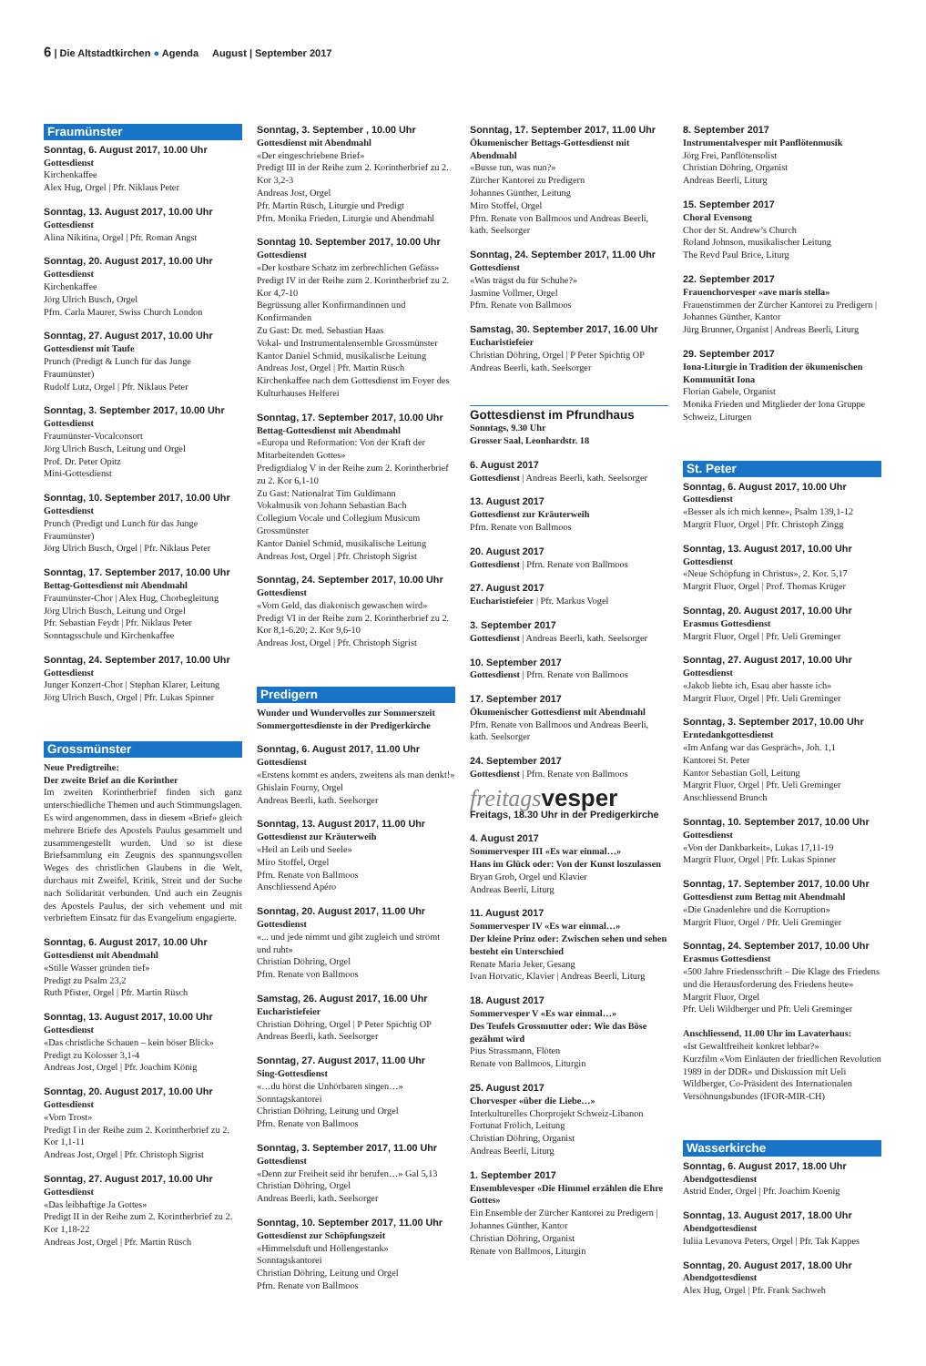6 | Die Altstadtkirchen ● Agenda August | September 2017
Fraumünster
Sonntag, 6. August 2017, 10.00 Uhr
Gottesdienst
Kirchenkaffee
Alex Hug, Orgel | Pfr. Niklaus Peter
Sonntag, 13. August 2017, 10.00 Uhr
Gottesdienst
Alina Nikitina, Orgel | Pfr. Roman Angst
Sonntag, 20. August 2017, 10.00 Uhr
Gottesdienst
Kirchenkaffee
Jörg Ulrich Busch, Orgel
Pfrn. Carla Maurer, Swiss Church London
Sonntag, 27. August 2017, 10.00 Uhr
Gottesdienst mit Taufe
Prunch (Predigt & Lunch für das Junge Fraumünster)
Rudolf Lutz, Orgel | Pfr. Niklaus Peter
Sonntag, 3. September 2017, 10.00 Uhr
Gottesdienst
Fraumünster-Vocalconsort
Jörg Ulrich Busch, Leitung und Orgel
Prof. Dr. Peter Opitz
Mini-Gottesdienst
Sonntag, 10. September 2017, 10.00 Uhr
Gottesdienst
Prunch (Predigt und Lunch für das Junge Fraumünster)
Jörg Ulrich Busch, Orgel | Pfr. Niklaus Peter
Sonntag, 17. September 2017, 10.00 Uhr
Bettag-Gottesdienst mit Abendmahl
Fraumünster-Chor | Alex Hug, Chorbegleitung
Jörg Ulrich Busch, Leitung und Orgel
Pfr. Sebastian Feydt | Pfr. Niklaus Peter
Sonntagsschule und Kirchenkaffee
Sonntag, 24. September 2017, 10.00 Uhr
Gottesdienst
Junger Konzert-Chor | Stephan Klarer, Leitung
Jörg Ulrich Busch, Orgel | Pfr. Lukas Spinner
Grossmünster
Neue Predigtreihe:
Der zweite Brief an die Korinther
Im zweiten Korintherbrief finden sich ganz unterschiedliche Themen und auch Stimmungslagen. Es wird angenommen, dass in diesem «Brief» gleich mehrere Briefe des Apostels Paulus gesammelt und zusammengestellt wurden. Und so ist diese Briefsammlung ein Zeugnis des spannungsvollen Weges des christlichen Glaubens in die Welt, durchaus mit Zweifel, Kritik, Streit und der Suche nach Solidarität verbunden. Und auch ein Zeugnis des Apostels Paulus, der sich vehement und mit verbrieftem Einsatz für das Evangelium engagierte.
Sonntag, 6. August 2017, 10.00 Uhr
Gottesdienst mit Abendmahl
«Stille Wasser gründen tief»
Predigt zu Psalm 23,2
Ruth Pfister, Orgel | Pfr. Martin Rüsch
Sonntag, 13. August 2017, 10.00 Uhr
Gottesdienst
«Das christliche Schauen – kein böser Blick»
Predigt zu Kolosser 3,1-4
Andreas Jost, Orgel | Pfr. Joachim König
Sonntag, 20. August 2017, 10.00 Uhr
Gottesdienst
«Vom Trost»
Predigt I in der Reihe zum 2. Korintherbrief zu 2. Kor 1,1-11
Andreas Jost, Orgel | Pfr. Christoph Sigrist
Sonntag, 27. August 2017, 10.00 Uhr
Gottesdienst
«Das leibhaftige Ja Gottes»
Predigt II in der Reihe zum 2. Korintherbrief zu 2. Kor 1,18-22
Andreas Jost, Orgel | Pfr. Martin Rüsch
Sonntag, 3. September , 10.00 Uhr
Gottesdienst mit Abendmahl
«Der eingeschriebene Brief»
Predigt III in der Reihe zum 2. Korintherbrief zu 2. Kor 3,2-3
Andreas Jost, Orgel
Pfr. Martin Rüsch, Liturgie und Predigt
Pfrn. Monika Frieden, Liturgie und Abendmahl
Sonntag 10. September 2017, 10.00 Uhr
Gottesdienst
«Der kostbare Schatz im zerbrechlichen Gefäss»
Predigt IV in der Reihe zum 2. Korintherbrief zu 2. Kor 4,7-10
Begrüssung aller Konfirmandinnen und Konfirmanden
Zu Gast: Dr. med. Sebastian Haas
Vokal- und Instrumentalensemble Grossmünster
Kantor Daniel Schmid, musikalische Leitung
Andreas Jost, Orgel | Pfr. Martin Rüsch
Kirchenkaffee nach dem Gottesdienst im Foyer des Kulturhauses Helferei
Sonntag, 17. September 2017, 10.00 Uhr
Bettag-Gottesdienst mit Abendmahl
«Europa und Reformation: Von der Kraft der Mitarbeitenden Gottes»
Predigtdialog V in der Reihe zum 2. Korintherbrief zu 2. Kor 6,1-10
Zu Gast: Nationalrat Tim Guldimann
Vokalmusik von Johann Sebastian Bach
Collegium Vocale und Collegium Musicum Grossmünster
Kantor Daniel Schmid, musikalische Leitung
Andreas Jost, Orgel | Pfr. Christoph Sigrist
Sonntag, 24. September 2017, 10.00 Uhr
Gottesdienst
«Vom Geld, das diakonisch gewaschen wird»
Predigt VI in der Reihe zum 2. Korintherbrief zu 2. Kor 8,1-6.20; 2. Kor 9,6-10
Andreas Jost, Orgel | Pfr. Christoph Sigrist
Predigern
Wunder und Wundervolles zur Sommerszeit
Sommergottesdienste in der Predigerkirche
Sonntag, 6. August 2017, 11.00 Uhr
Gottesdienst
«Erstens kommt es anders, zweitens als man denkt!»
Ghislain Fourny, Orgel
Andreas Beerli, kath. Seelsorger
Sonntag, 13. August 2017, 11.00 Uhr
Gottesdienst zur Kräuterweih
«Heil an Leib und Seele»
Miro Stoffel, Orgel
Pfrn. Renate von Ballmoos
Anschliessend Apéro
Sonntag, 20. August 2017, 11.00 Uhr
Gottesdienst
«... und jede nimmt und gibt zugleich und strömt und ruht»
Christian Döhring, Orgel
Pfrn. Renate von Ballmoos
Samstag, 26. August 2017, 16.00 Uhr
Eucharistiefeier
Christian Döhring, Orgel | P Peter Spichtig OP
Andreas Beerli, kath. Seelsorger
Sonntag, 27. August 2017, 11.00 Uhr
Sing-Gottesdienst
«…du hörst die Unhörbaren singen…»
Sonntagskantorei
Christian Döhring, Leitung und Orgel
Pfrn. Renate von Ballmoos
Sonntag, 3. September 2017, 11.00 Uhr
Gottesdienst
«Denn zur Freiheit seid ihr berufen…» Gal 5,13
Christian Döhring, Orgel
Andreas Beerli, kath. Seelsorger
Sonntag, 10. September 2017, 11.00 Uhr
Gottesdienst zur Schöpfungszeit
«Himmelsduft und Höllengestank»
Sonntagskantorei
Christian Döhring, Leitung und Orgel
Pfrn. Renate von Ballmoos
Sonntag, 17. September 2017, 11.00 Uhr
Ökumenischer Bettags-Gottesdienst mit Abendmahl
«Busse tun, was nun?»
Zürcher Kantorei zu Predigern
Johannes Günther, Leitung
Miro Stoffel, Orgel
Pfrn. Renate von Ballmoos und Andreas Beerli, kath. Seelsorger
Sonntag, 24. September 2017, 11.00 Uhr
Gottesdienst
«Was trägst du für Schuhe?»
Jasmine Vollmer, Orgel
Pfrn. Renate von Ballmoos
Samstag, 30. September 2017, 16.00 Uhr
Eucharistiefeier
Christian Döhring, Orgel | P Peter Spichtig OP
Andreas Beerli, kath. Seelsorger
Gottesdienst im Pfrundhaus
Sonntags, 9.30 Uhr
Grosser Saal, Leonhardstr. 18
6. August 2017
Gottesdienst | Andreas Beerli, kath. Seelsorger
13. August 2017
Gottesdienst zur Kräuterweih
Pfrn. Renate von Ballmoos
20. August 2017
Gottesdienst | Pfrn. Renate von Ballmoos
27. August 2017
Eucharistiefeier | Pfr. Markus Vogel
3. September 2017
Gottesdienst | Andreas Beerli, kath. Seelsorger
10. September 2017
Gottesdienst | Pfrn. Renate von Ballmoos
17. September 2017
Ökumenischer Gottesdienst mit Abendmahl
Pfrn. Renate von Ballmoos und Andreas Beerli, kath. Seelsorger
24. September 2017
Gottesdienst | Pfrn. Renate von Ballmoos
freitagsvesper
Freitags, 18.30 Uhr in der Predigerkirche
4. August 2017
Sommervesper III «Es war einmal…»
Hans im Glück oder: Von der Kunst loszulassen
Bryan Grob, Orgel und Klavier
Andreas Beerli, Liturg
11. August 2017
Sommervesper IV «Es war einmal…»
Der kleine Prinz oder: Zwischen sehen und sehen besteht ein Unterschied
Renate Maria Jeker, Gesang
Ivan Horvatic, Klavier | Andreas Beerli, Liturg
18. August 2017
Sommervesper V «Es war einmal…»
Des Teufels Grossmutter oder: Wie das Böse gezähmt wird
Pius Strassmann, Flöten
Renate von Ballmoos, Liturgin
25. August 2017
Chorvesper «über die Liebe…»
Interkulturelles Chorprojekt Schweiz-Libanon
Fortunat Frölich, Leitung
Christian Döhring, Organist
Andreas Beerli, Liturg
1. September 2017
Ensemblevesper «Die Himmel erzählen die Ehre Gottes»
Ein Ensemble der Zürcher Kantorei zu Predigern | Johannes Günther, Kantor
Christian Döhring, Organist
Renate von Ballmoos, Liturgin
8. September 2017
Instrumentalvesper mit Panflötenmusik
Jörg Frei, Panflötensolist
Christian Döhring, Organist
Andreas Beerli, Liturg
15. September 2017
Choral Evensong
Chor der St. Andrew’s Church
Roland Johnson, musikalischer Leitung
The Revd Paul Brice, Liturg
22. September 2017
Frauenchorvesper «ave maris stella»
Frauenstimmen der Zürcher Kantorei zu Predigern | Johannes Günther, Kantor
Jürg Brunner, Organist | Andreas Beerli, Liturg
29. September 2017
Iona-Liturgie in Tradition der ökumenischen Kommunität Iona
Florian Gabele, Organist
Monika Frieden und Mitglieder der Iona Gruppe Schweiz, Liturgen
St. Peter
Sonntag, 6. August 2017, 10.00 Uhr
Gottesdienst
«Besser als ich mich kenne», Psalm 139,1-12
Margrit Fluor, Orgel | Pfr. Christoph Zingg
Sonntag, 13. August 2017, 10.00 Uhr
Gottesdienst
«Neue Schöpfung in Christus», 2. Kor. 5,17
Margrit Fluor, Orgel | Prof. Thomas Krüger
Sonntag, 20. August 2017, 10.00 Uhr
Erasmus Gottesdienst
Margrit Fluor, Orgel | Pfr. Ueli Greminger
Sonntag, 27. August 2017, 10.00 Uhr
Gottesdienst
«Jakob liebte ich, Esau aber hasste ich»
Margrit Fluor, Orgel | Pfr. Ueli Greminger
Sonntag, 3. September 2017, 10.00 Uhr
Erntedankgottesdienst
«Im Anfang war das Gespräch», Joh. 1,1
Kantorei St. Peter
Kantor Sebastian Goll, Leitung
Margrit Fluor, Orgel | Pfr. Ueli Greminger
Anschliessend Brunch
Sonntag, 10. September 2017, 10.00 Uhr
Gottesdienst
«Von der Dankbarkeit», Lukas 17,11-19
Margrit Fluor, Orgel | Pfr. Lukas Spinner
Sonntag, 17. September 2017, 10.00 Uhr
Gottesdienst zum Bettag mit Abendmahl
«Die Gnadenlehre und die Korruption»
Margrit Fluor, Orgel / Pfr. Ueli Greminger
Sonntag, 24. September 2017, 10.00 Uhr
Erasmus Gottesdienst
«500 Jahre Friedensschrift – Die Klage des Friedens und die Herausforderung des Friedens heute»
Margrit Fluor, Orgel
Pfr. Ueli Wildberger und Pfr. Ueli Greminger
Anschliessend, 11.00 Uhr im Lavaterhaus:
«Ist Gewaltfreiheit konkret lebbar?»
Kurzfilm «Vom Einläuten der friedlichen Revolution 1989 in der DDR» und Diskussion mit Ueli Wildberger, Co-Präsident des Internationalen Versöhnungsbundes (IFOR-MIR-CH)
Wasserkirche
Sonntag, 6. August 2017, 18.00 Uhr
Abendgottesdienst
Astrid Ender, Orgel | Pfr. Joachim Koenig
Sonntag, 13. August 2017, 18.00 Uhr
Abendgottesdienst
Iuliia Levanova Peters, Orgel | Pfr. Tak Kappes
Sonntag, 20. August 2017, 18.00 Uhr
Abendgottesdienst
Alex Hug, Orgel | Pfr. Frank Sachweh